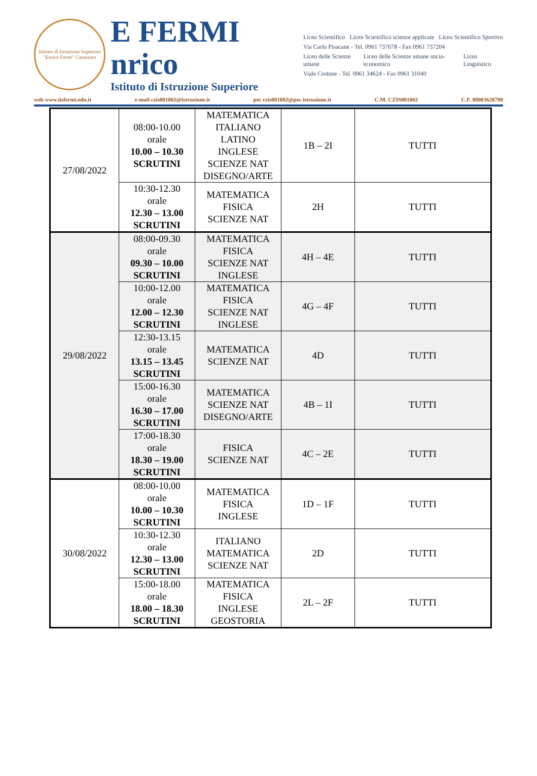Istituto di Istruzione Superiore "Enrico Fermi" Catanzaro
E FERMI nrico
Istituto di Istruzione Superiore
Liceo Scientifico Liceo Scientifico scienze applicate Liceo Scientifico Sportivo
Via Carlo Pisacane - Tel. 0961 737678 - Fax 0961 737204
Liceo delle Scienze umane Liceo delle Scienze umane socio-economico Liceo Linguistico
Viale Crotone - Tel. 0961 34624 - Fax 0961 31040
web www.iisfermi.edu.it e-mail czis001002@istruzione.it pec czis001002@pec.istruzione.it C.M. CZIS001002 C.F. 80003620798
| 27/08/2022 | 08:00-10.00 orale 10.00 – 10.30 SCRUTINI | MATEMATICA ITALIANO LATINO INGLESE SCIENZE NAT DISEGNO/ARTE | 1B – 2I | TUTTI |
| | 10:30-12.30 orale 12.30 – 13.00 SCRUTINI | MATEMATICA FISICA SCIENZE NAT | 2H | TUTTI |
| 29/08/2022 | 08:00-09.30 orale 09.30 – 10.00 SCRUTINI | MATEMATICA FISICA SCIENZE NAT INGLESE | 4H – 4E | TUTTI |
| | 10:00-12.00 orale 12.00 – 12.30 SCRUTINI | MATEMATICA FISICA SCIENZE NAT INGLESE | 4G – 4F | TUTTI |
| | 12:30-13.15 orale 13.15 – 13.45 SCRUTINI | MATEMATICA SCIENZE NAT | 4D | TUTTI |
| | 15:00-16.30 orale 16.30 – 17.00 SCRUTINI | MATEMATICA SCIENZE NAT DISEGNO/ARTE | 4B – 1I | TUTTI |
| | 17:00-18.30 orale 18.30 – 19.00 SCRUTINI | FISICA SCIENZE NAT | 4C – 2E | TUTTI |
| 30/08/2022 | 08:00-10.00 orale 10.00 – 10.30 SCRUTINI | MATEMATICA FISICA INGLESE | 1D – 1F | TUTTI |
| | 10:30-12.30 orale 12.30 – 13.00 SCRUTINI | ITALIANO MATEMATICA SCIENZE NAT | 2D | TUTTI |
| | 15:00-18.00 orale 18.00 – 18.30 SCRUTINI | MATEMATICA FISICA INGLESE GEOSTORIA | 2L – 2F | TUTTI |